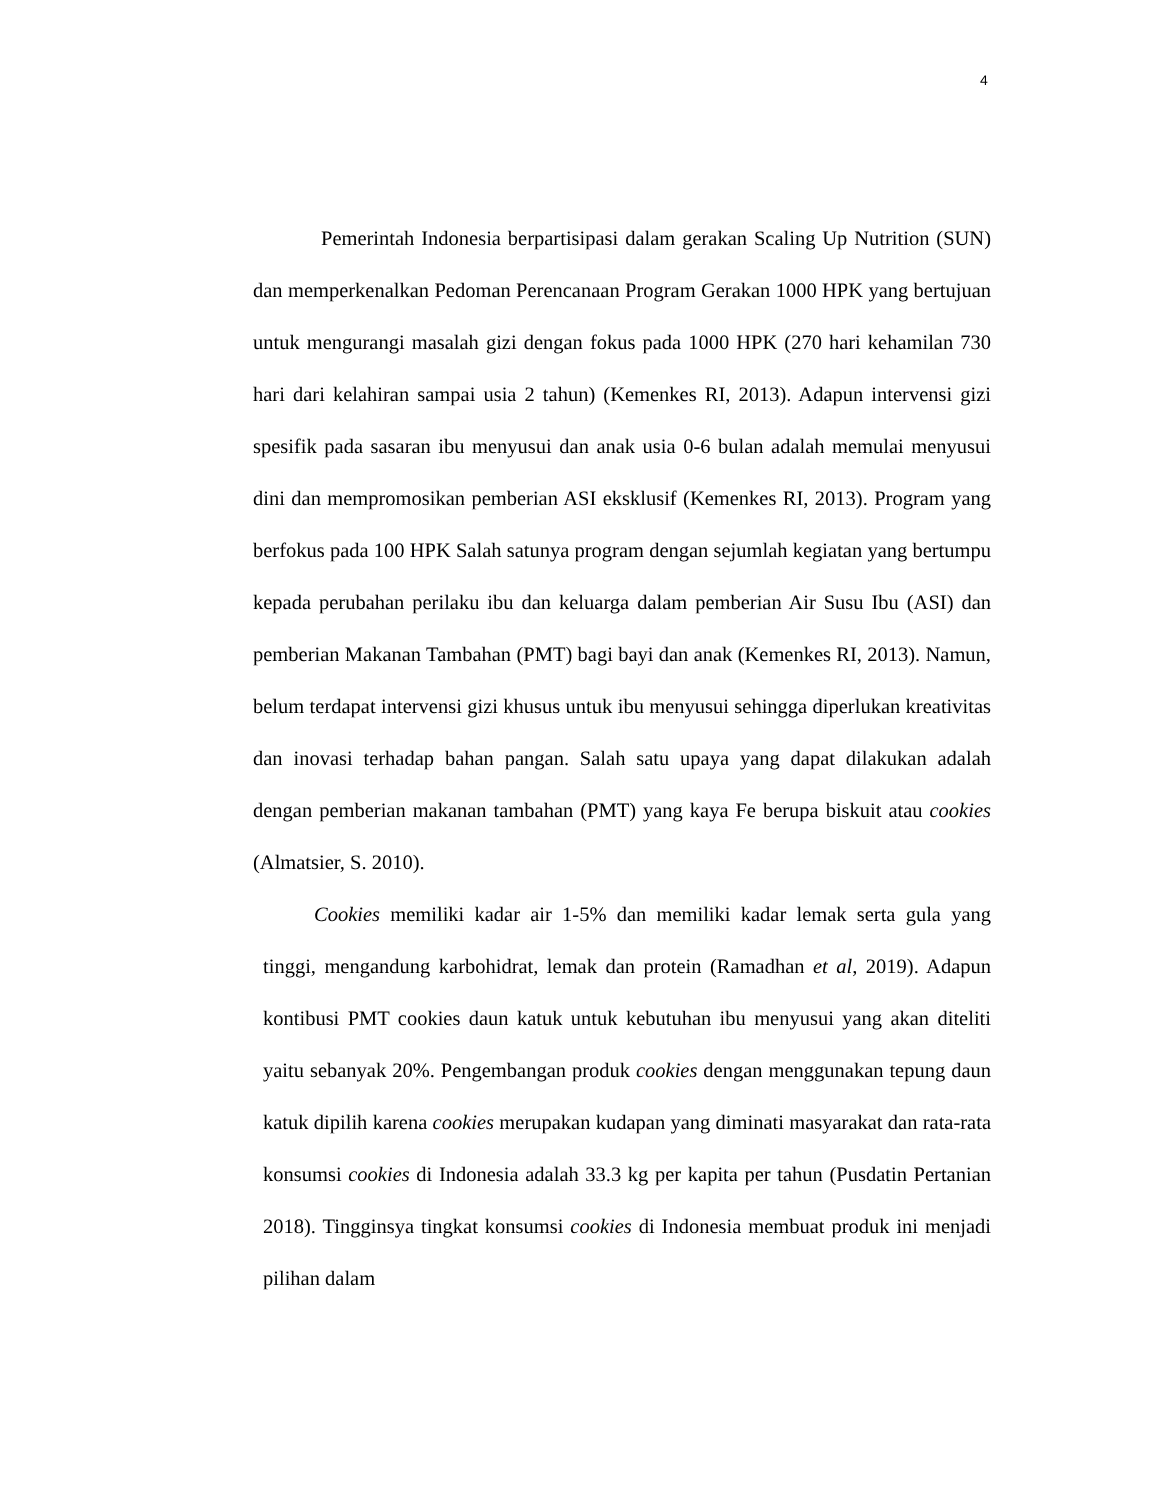4
Pemerintah Indonesia berpartisipasi dalam gerakan Scaling Up Nutrition (SUN) dan memperkenalkan Pedoman Perencanaan Program Gerakan 1000 HPK yang bertujuan untuk mengurangi masalah gizi dengan fokus pada 1000 HPK (270 hari kehamilan 730 hari dari kelahiran sampai usia 2 tahun) (Kemenkes RI, 2013). Adapun intervensi gizi spesifik pada sasaran ibu menyusui dan anak usia 0-6 bulan adalah memulai menyusui dini dan mempromosikan pemberian ASI eksklusif (Kemenkes RI, 2013). Program yang berfokus pada 100 HPK Salah satunya program dengan sejumlah kegiatan yang bertumpu kepada perubahan perilaku ibu dan keluarga dalam pemberian Air Susu Ibu (ASI) dan pemberian Makanan Tambahan (PMT) bagi bayi dan anak (Kemenkes RI, 2013). Namun, belum terdapat intervensi gizi khusus untuk ibu menyusui sehingga diperlukan kreativitas dan inovasi terhadap bahan pangan. Salah satu upaya yang dapat dilakukan adalah dengan pemberian makanan tambahan (PMT) yang kaya Fe berupa biskuit atau cookies (Almatsier, S. 2010).
Cookies memiliki kadar air 1-5% dan memiliki kadar lemak serta gula yang tinggi, mengandung karbohidrat, lemak dan protein (Ramadhan et al, 2019). Adapun kontibusi PMT cookies daun katuk untuk kebutuhan ibu menyusui yang akan diteliti yaitu sebanyak 20%. Pengembangan produk cookies dengan menggunakan tepung daun katuk dipilih karena cookies merupakan kudapan yang diminati masyarakat dan rata-rata konsumsi cookies di Indonesia adalah 33.3 kg per kapita per tahun (Pusdatin Pertanian 2018). Tingginsya tingkat konsumsi cookies di Indonesia membuat produk ini menjadi pilihan dalam